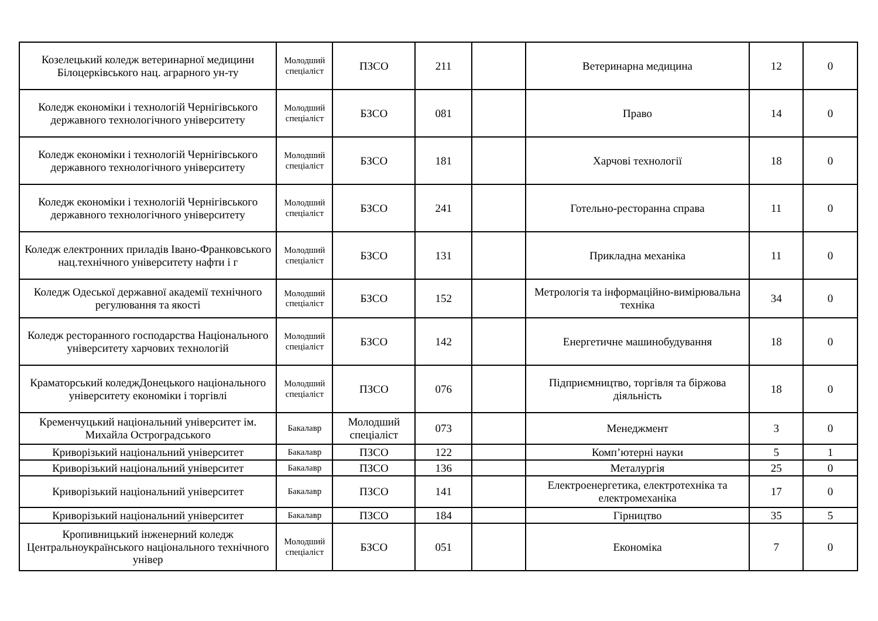| Козелецький коледж ветеринарної медицини Білоцерківського нац. аграрного ун-ту | Молодший спеціаліст | ПЗСО | 211 | | Ветеринарна медицина | 12 | 0 |
| Коледж економіки і технологій Чернігівського державного технологічного університету | Молодший спеціаліст | БЗСО | 081 | | Право | 14 | 0 |
| Коледж економіки і технологій Чернігівського державного технологічного університету | Молодший спеціаліст | БЗСО | 181 | | Харчові технології | 18 | 0 |
| Коледж економіки і технологій Чернігівського державного технологічного університету | Молодший спеціаліст | БЗСО | 241 | | Готельно-ресторанна справа | 11 | 0 |
| Коледж електронних приладів Івано-Франковського нац.технічного університету нафти і г | Молодший спеціаліст | БЗСО | 131 | | Прикладна механіка | 11 | 0 |
| Коледж Одеської державної академії технічного регулювання та якості | Молодший спеціаліст | БЗСО | 152 | | Метрологія та інформаційно-вимірювальна техніка | 34 | 0 |
| Коледж ресторанного господарства Національного університету харчових технологій | Молодший спеціаліст | БЗСО | 142 | | Енергетичне машинобудування | 18 | 0 |
| Краматорський коледжДонецького національного університету економіки і торгівлі | Молодший спеціаліст | ПЗСО | 076 | | Підприємництво, торгівля та біржова діяльність | 18 | 0 |
| Кременчуцький національний університет ім. Михайла Остроградського | Бакалавр | Молодший спеціаліст | 073 | | Менеджмент | 3 | 0 |
| Криворізький національний університет | Бакалавр | ПЗСО | 122 | | Комп’ютерні науки | 5 | 1 |
| Криворізький національний університет | Бакалавр | ПЗСО | 136 | | Металургія | 25 | 0 |
| Криворізький національний університет | Бакалавр | ПЗСО | 141 | | Електроенергетика, електротехніка та електромеханіка | 17 | 0 |
| Криворізький національний університет | Бакалавр | ПЗСО | 184 | | Гірництво | 35 | 5 |
| Кропивницький інженерний коледж Центральноукраїнського національного технічного універ | Молодший спеціаліст | БЗСО | 051 | | Економіка | 7 | 0 |